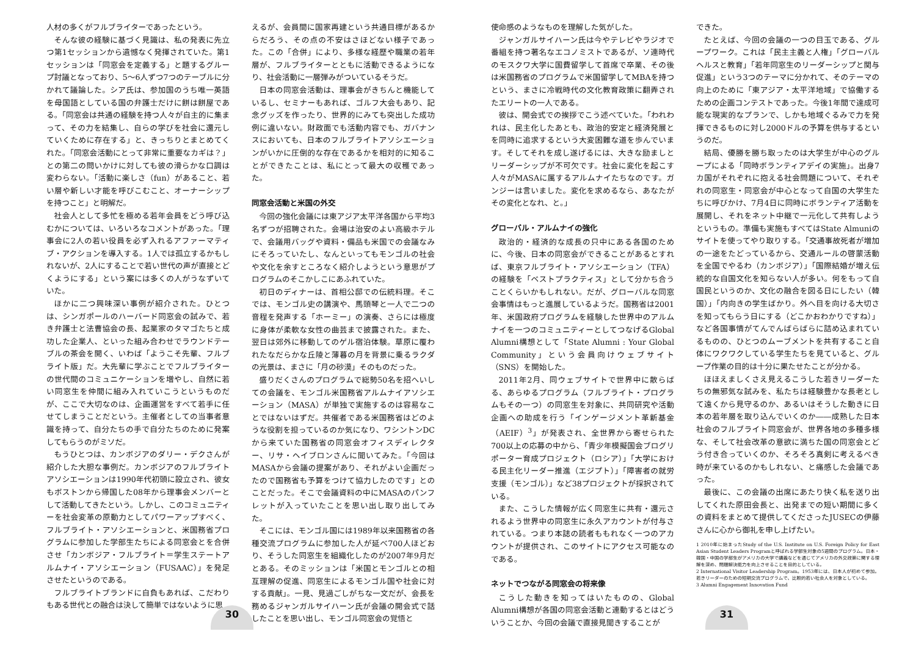人材の多くがフルブライターであったという。
そんな彼の経験に基づく見識は、私の発表に先立つ第1セッションから遺憾なく発揮されていた。第1セッションは「同窓会を定義する」と題するグループ討議となっており、5〜6人ずつ7つのテーブルに分かれて議論した。シア氏は、参加国のうち唯一英語を母国語としている国の弁護士だけに餅は餅屋である。「同窓会は共通の経験を持つ人々が自主的に集まって、その力を結集し、自らの学びを社会に還元していくために存在する」と、きっちりとまとめてくれた。「同窓会活動にとって非常に重要なカギは？」との第二の問いかけに対しても彼の滑らかな口調は変わらない。「活動に楽しさ（fun）があること、若い層や新しい才能を呼びこむこと、オーナーシップを持つこと」と明解だ。
社会人として多忙を極める若年会員をどう呼び込むかについては、いろいろなコメントがあった。「理事会に2人の若い役員を必ず入れるアファーマティブ・アクションを導入する。1人では孤立するかもしれないが、2人にすることで若い世代の声が直接とどくようにする」という案には多くの人がうなずいていた。
ほかに二つ興味深い事例が紹介された。ひとつは、シンガポールのハーバード同窓会の試みで、若き弁護士と法曹協会の長、起業家のタマゴたちと成功した企業人、といった組み合わせでラウンドテーブルの茶会を開く、いわば「ようこそ先輩、フルブライト版」だ。大先輩に学ぶことでフルブライターの世代間のコミュニケーションを増やし、自然に若い同窓生を仲間に組み入れていこうというものだが、ここで大切なのは、企画運営をすべて若手に任せてしまうことだという。主催者としての当事者意識を持って、自分たちの手で自分たちのために発案してもらうのがミソだ。
もうひとつは、カンボジアのダリー・デクさんが紹介した大胆な事例だ。カンボジアのフルブライトアソシエーションは1990年代初頭に設立され、彼女もボストンから帰国した08年から理事会メンバーとして活動してきたという。しかし、このコミュニティーを社会変革の原動力としてパワーアップすべく、フルブライト・アソシエーションと、米国務省プログラムに参加した学部生たちによる同窓会とを合併させ「カンボジア・フルブライト＝学生ステートアルムナイ・アソシエーション（FUSAAC）」を発足させたというのである。
フルブライトブランドに自負もあれば、こだわりもある世代との融合は決して簡単ではないように思
えるが、会員間に国家再建という共通目標があるからだろう、その点の不安はさほどない様子であった。この「合併」により、多様な経歴や職業の若年層が、フルブライターとともに活動できるようになり、社会活動に一層弾みがついているそうだ。
日本の同窓会活動は、理事会がきちんと機能しているし、セミナーもあれば、ゴルフ大会もあり、記念グッズを作ったり、世界的にみても突出した成功例に違いない。財政面でも活動内容でも、ガバナンスにおいても、日本のフルブライトアソシエーションがいかに圧倒的な存在であるかを相対的に知ることができたことは、私にとって最大の収穫であった。
同窓会活動と米国の外交
今回の強化会議には東アジア太平洋各国から平均3名ずつが招聘された。会場は治安のよい高級ホテルで、会議用バッグや資料・備品も米国での会議なみにそろっていたし、なんといってもモンゴルの社会や文化を余すところなく紹介しようという意思がプログラムのそこかしこにあふれていた。
初日のディナーは、首相公邸での伝統料理。そこでは、モンゴル史の講演や、馬頭琴と一人で二つの音程を発声する「ホーミー」の演奏、さらには極度に身体が柔軟な女性の曲芸まで披露された。また、翌日は郊外に移動してのゲル宿泊体験。草原に覆われたなだらかな丘陵と薄暮の月を背景に乗るラクダの光景は、まさに「月の砂漠」そのものだった。
盛りだくさんのプログラムで総勢50名を招へいしての会議を、モンゴル米国務省アルムナイアソシエーション（MASA）が単独で実施するのは容易なことではないはずだ。共催者である米国務省はどのような役割を担っているのか気になり、ワシントンDCから来ていた国務省の同窓会オフィスディレクター、リサ・ヘイブロンさんに聞いてみた。「今回はMASAから会議の提案があり、それがよい企画だったので国務省も予算をつけて協力したのです」とのことだった。そこで会議資料の中にMASAのパンフレットが入っていたことを思い出し取り出してみた。
そこには、モンゴル国には1989年以来国務省の各種交流プログラムに参加した人が延べ700人ほどおり、そうした同窓生を組織化したのが2007年9月だとある。そのミッションは「米国とモンゴルとの相互理解の促進、同窓生によるモンゴル国や社会に対する貢献」。一見、見過ごしがちな一文だが、会長を務めるジャンガルサイハーン氏が会議の開会式で話したことを思い出し、モンゴル同窓会の覚悟と
30
使命感のようなものを理解した気がした。
ジャンガルサイハーン氏は今やテレビやラジオで番組を持つ著名なエコノミストであるが、ソ連時代のモスクワ大学に国費留学して首席で卒業、その後は米国務省のプログラムで米国留学してMBAを持つという、まさに冷戦時代の文化教育政策に翻弄されたエリートの一人である。
彼は、開会式での挨拶でこう述べていた。「われわれは、民主化したあとも、政治的安定と経済発展とを同時に追求するという大変困難な道を歩んでいます。そしてそれを成し遂げるには、大きな励ましとリーダーシップが不可欠です。社会に変化を起こす人々がMASAに属するアルムナイたちなのです。ガンジーは言いました。変化を求めるなら、あなたがその変化となれ、と。」
グローバル・アルムナイの強化
政治的・経済的な成長の只中にある各国のために、今後、日本の同窓会ができることがあるとすれば、東京フルブライト・アソシエーション（TFA）の経験を「ベストプラクティス」として分かち合うことくらいかもしれない。だが、グローバルな同窓会事情はもっと進展しているようだ。国務省は2001年、米国政府プログラムを経験した世界中のアルムナイを一つのコミュニティーとしてつなげるGlobal Alumni構想として「State Alumni : Your Global Community」という会員向けウェブサイト（SNS）を開始した。
2011年2月、同ウェブサイトで世界中に散らばる、あらゆるプログラム（フルブライト・プログラムもその一つ）の同窓生を対象に、共同研究や活動企画への助成を行う「インゲージメント革新基金（AEIF）<sup>3</sup>」が発表され、全世界から寄せられた700以上の応募の中から、「青少年模擬国会ブログリポーター育成プロジェクト（ロシア）」「大学における民主化リーダー推進（エジプト）」「障害者の就労支援（モンゴル）」など38プロジェクトが採択されている。
また、こうした情報が広く同窓生に共有・還元されるよう世界中の同窓生に永久アカウントが付与されている。つまり本誌の読者ももれなく一つのアカウントが提供され、このサイトにアクセス可能なのである。
ネットでつながる同窓会の将来像
こうした動きを知ってはいたものの、Global Alumni構想が各国の同窓会活動と連動するとはどういうことか、今回の会議で直接見聞きすることが
できた。
たとえば、今回の会議の一つの目玉である、グループワーク。これは「民主主義と人権」「グローバルヘルスと教育」「若年同窓生のリーダーシップと関与促進」という3つのテーマに分かれて、そのテーマの向上のために「東アジア・太平洋地域」で協働するための企画コンテストであった。今後1年間で達成可能な現実的なプランで、しかも地域ぐるみで力を発揮できるものに対し2000ドルの予算を供与するというのだ。
結局、優勝を勝ち取ったのは大学生が中心のグループによる「同時ボランティアデイの実施」。出身7カ国がそれぞれに抱える社会問題について、それぞれの同窓生・同窓会が中心となって自国の大学生たちに呼びかけ、7月4日に同時にボランティア活動を展開し、それをネット中継で一元化して共有しようというもの。準備も実施もすべてはState Almuniのサイトを使ってやり取りする。「交通事故死者が増加の一途をたどっているから、交通ルールの啓蒙活動を全国でやるわ（カンボジア）」「国際結婚が増え伝統的な自国文化を知らない人が多い。何をもって自国民というのか、文化の融合を図る日にしたい（韓国）」「内向きの学生ばかり。外へ目を向ける大切さを知ってもらう日にする（どこかおわかりですね）」など各国事情がてんでんばらばらに詰め込まれているものの、ひとつのムーブメントを共有すること自体にワクワクしている学生たちを見ていると、グループ作業の目的は十分に果たせたことが分かる。
ほほえましくさえ見えるこうした若きリーダーたちの無邪気な試みを、私たちは経験豊かな長老として遠くから見守るのか、あるいはそうした動きに日本の若年層を取り込んでいくのか――成熟した日本社会のフルブライト同窓会が、世界各地の多種多様な、そして社会改革の意欲に満ちた国の同窓会とどう付き合っていくのか、そろそろ真剣に考えるべき時が来ているのかもしれない、と痛感した会議であった。
最後に、この会議の出席にあたり快く私を送り出してくれた原田会長と、出発までの短い期間に多くの資料をまとめて提供してくださったJUSECの伊藤さんに心から御礼を申し上げたい。
1 2010年に始まったStudy of the U.S. Institute on U.S. Foreign Policy for East Asian Student Leaders Programと呼ばれる学部生対象の5週間のプログラム。日本・韓国・中国の学部生がアメリカの大学で講義などを通じてアメリカの外交政策に関する理解を深め、問題解決能力を向上させることを目的としている。
2 International Visitor Leadership Program。1953年には、日本人が初めて参加。若きリーダーのための短期交流プログラムで、比較的若い社会人を対象としている。
3 Alumni Engagement Innovation Fund
31